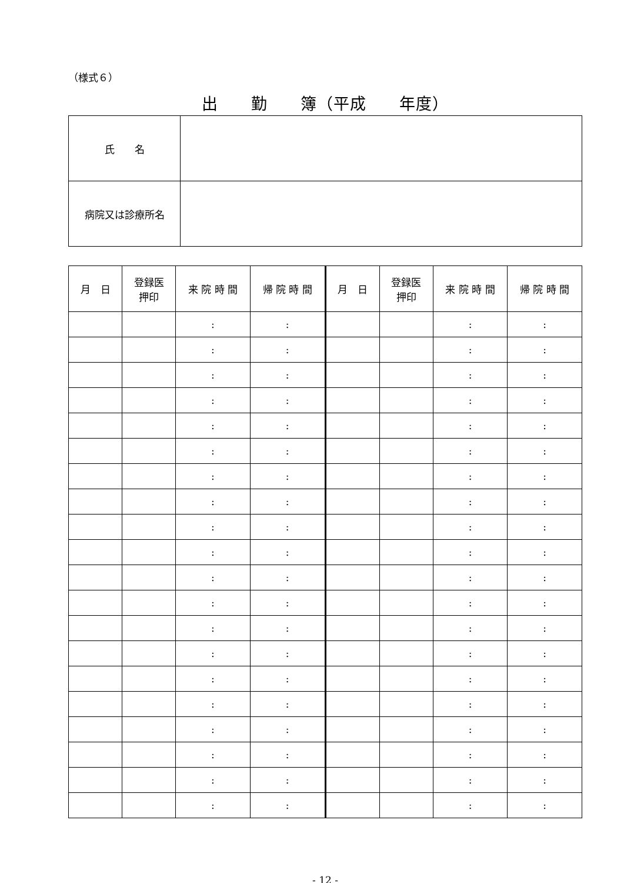（様式６）
出　　勤　　簿（平成　　年度）
| 氏 名 | |
| 病院又は診療所名 | |
| 月 日 | 登録医 押印 | 来 院 時 間 | 帰 院 時 間 | 月 日 | 登録医 押印 | 来 院 時 間 | 帰 院 時 間 |
| --- | --- | --- | --- | --- | --- | --- | --- |
| | | : | : | | | : | : |
| | | : | : | | | : | : |
| | | : | : | | | : | : |
| | | : | : | | | : | : |
| | | : | : | | | : | : |
| | | : | : | | | : | : |
| | | : | : | | | : | : |
| | | : | : | | | : | : |
| | | : | : | | | : | : |
| | | : | : | | | : | : |
| | | : | : | | | : | : |
| | | : | : | | | : | : |
| | | : | : | | | : | : |
| | | : | : | | | : | : |
| | | : | : | | | : | : |
| | | : | : | | | : | : |
| | | : | : | | | : | : |
| | | : | : | | | : | : |
| | | : | : | | | : | : |
| | | : | : | | | : | : |
- 12 -